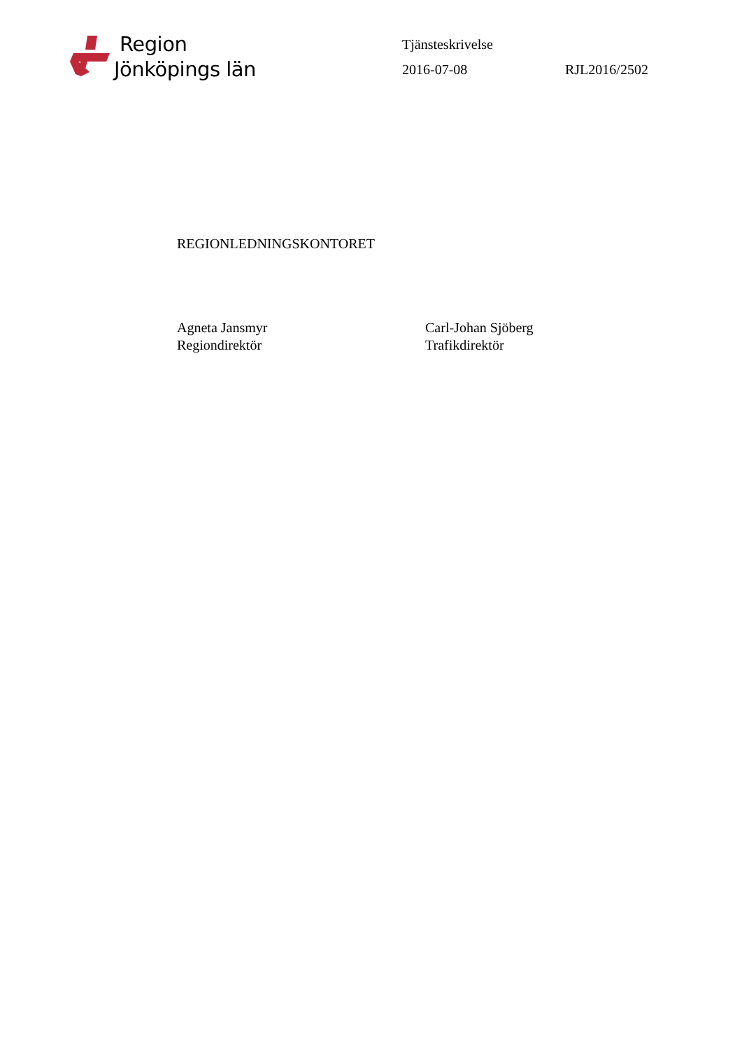Region
Jönköpings län
Tjänsteskrivelse
2016-07-08 RJL2016/2502
REGIONLEDNINGSKONTORET
Agneta Jansmyr
Regiondirektör
Carl-Johan Sjöberg
Trafikdirektör